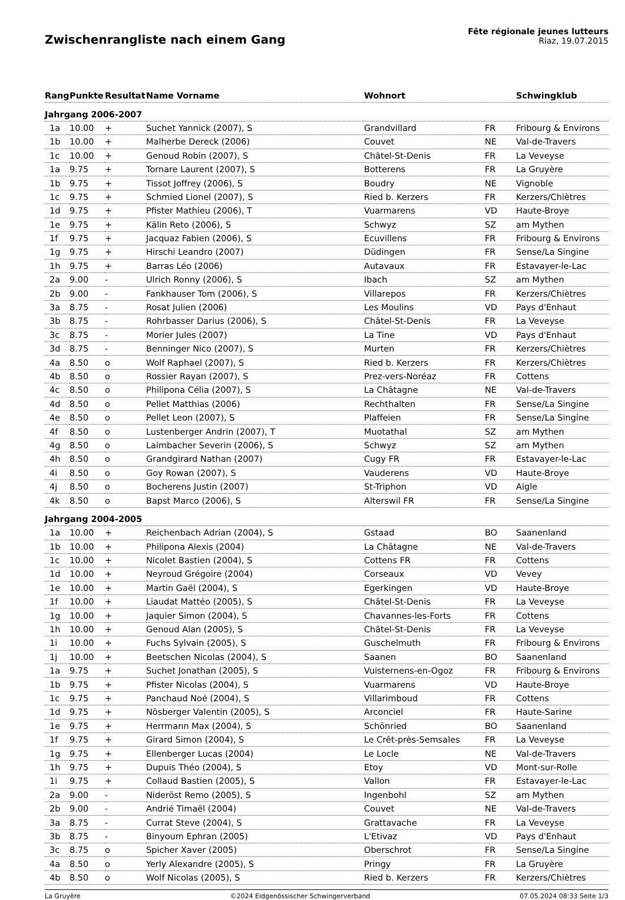Zwischenrangliste nach einem Gang
Fête régionale jeunes lutteurs
Riaz, 19.07.2015
| Rang | Punkte | Resultat | Name Vorname | Wohnort | | Schwingklub |
| --- | --- | --- | --- | --- | --- | --- |
| Jahrgang 2006-2007 | | | | | | |
| 1a | 10.00 | + | Suchet Yannick (2007), S | Grandvillard | FR | Fribourg & Environs |
| 1b | 10.00 | + | Malherbe Dereck (2006) | Couvet | NE | Val-de-Travers |
| 1c | 10.00 | + | Genoud Robin (2007), S | Châtel-St-Denis | FR | La Veveyse |
| 1a | 9.75 | + | Tornare Laurent (2007), S | Botterens | FR | La Gruyère |
| 1b | 9.75 | + | Tissot Joffrey (2006), S | Boudry | NE | Vignoble |
| 1c | 9.75 | + | Schmied Lionel (2007), S | Ried b. Kerzers | FR | Kerzers/Chiètres |
| 1d | 9.75 | + | Pfister Mathieu (2006), T | Vuarmarens | VD | Haute-Broye |
| 1e | 9.75 | + | Kälin Reto (2006), S | Schwyz | SZ | am Mythen |
| 1f | 9.75 | + | Jacquaz Fabien (2006), S | Ecuvillens | FR | Fribourg & Environs |
| 1g | 9.75 | + | Hirschi Leandro (2007) | Düdingen | FR | Sense/La Singine |
| 1h | 9.75 | + | Barras Léo (2006) | Autavaux | FR | Estavayer-le-Lac |
| 2a | 9.00 | - | Ulrich Ronny (2006), S | Ibach | SZ | am Mythen |
| 2b | 9.00 | - | Fankhauser Tom (2006), S | Villarepos | FR | Kerzers/Chiètres |
| 3a | 8.75 | - | Rosat Julien (2006) | Les Moulins | VD | Pays d'Enhaut |
| 3b | 8.75 | - | Rohrbasser Darius (2006), S | Châtel-St-Denis | FR | La Veveyse |
| 3c | 8.75 | - | Morier Jules (2007) | La Tine | VD | Pays d'Enhaut |
| 3d | 8.75 | - | Benninger Nico (2007), S | Murten | FR | Kerzers/Chiètres |
| 4a | 8.50 | o | Wolf Raphael (2007), S | Ried b. Kerzers | FR | Kerzers/Chiètres |
| 4b | 8.50 | o | Rossier Rayan (2007), S | Prez-vers-Noréaz | FR | Cottens |
| 4c | 8.50 | o | Philipona Célia (2007), S | La Châtagne | NE | Val-de-Travers |
| 4d | 8.50 | o | Pellet Matthias (2006) | Rechthalten | FR | Sense/La Singine |
| 4e | 8.50 | o | Pellet Leon (2007), S | Plaffeien | FR | Sense/La Singine |
| 4f | 8.50 | o | Lustenberger Andrin (2007), T | Muotathal | SZ | am Mythen |
| 4g | 8.50 | o | Laimbacher Severin (2006), S | Schwyz | SZ | am Mythen |
| 4h | 8.50 | o | Grandgirard Nathan (2007) | Cugy FR | FR | Estavayer-le-Lac |
| 4i | 8.50 | o | Goy Rowan (2007), S | Vauderens | VD | Haute-Broye |
| 4j | 8.50 | o | Bocherens Justin (2007) | St-Triphon | VD | Aigle |
| 4k | 8.50 | o | Bapst Marco (2006), S | Alterswil FR | FR | Sense/La Singine |
| Jahrgang 2004-2005 | | | | | | |
| 1a | 10.00 | + | Reichenbach Adrian (2004), S | Gstaad | BO | Saanenland |
| 1b | 10.00 | + | Philipona Alexis (2004) | La Châtagne | NE | Val-de-Travers |
| 1c | 10.00 | + | Nicolet Bastien (2004), S | Cottens FR | FR | Cottens |
| 1d | 10.00 | + | Neyroud Grégoire (2004) | Corseaux | VD | Vevey |
| 1e | 10.00 | + | Martin Gaël (2004), S | Egerkingen | VD | Haute-Broye |
| 1f | 10.00 | + | Liaudat Mattéo (2005), S | Châtel-St-Denis | FR | La Veveyse |
| 1g | 10.00 | + | Jaquier Simon (2004), S | Chavannes-les-Forts | FR | Cottens |
| 1h | 10.00 | + | Genoud Alan (2005), S | Châtel-St-Denis | FR | La Veveyse |
| 1i | 10.00 | + | Fuchs Sylvain (2005), S | Guschelmuth | FR | Fribourg & Environs |
| 1j | 10.00 | + | Beetschen Nicolas (2004), S | Saanen | BO | Saanenland |
| 1a | 9.75 | + | Suchet Jonathan (2005), S | Vuisternens-en-Ogoz | FR | Fribourg & Environs |
| 1b | 9.75 | + | Pfister Nicolas (2004), S | Vuarmarens | VD | Haute-Broye |
| 1c | 9.75 | + | Panchaud Noé (2004), S | Villarimboud | FR | Cottens |
| 1d | 9.75 | + | Nösberger Valentin (2005), S | Arconciel | FR | Haute-Sarine |
| 1e | 9.75 | + | Herrmann Max (2004), S | Schönried | BO | Saanenland |
| 1f | 9.75 | + | Girard Simon (2004), S | Le Crêt-près-Semsales | FR | La Veveyse |
| 1g | 9.75 | + | Ellenberger Lucas (2004) | Le Locle | NE | Val-de-Travers |
| 1h | 9.75 | + | Dupuis Théo (2004), S | Etoy | VD | Mont-sur-Rolle |
| 1i | 9.75 | + | Collaud Bastien (2005), S | Vallon | FR | Estavayer-le-Lac |
| 2a | 9.00 | - | Nideröst Remo (2005), S | Ingenbohl | SZ | am Mythen |
| 2b | 9.00 | - | Andrié Timaël (2004) | Couvet | NE | Val-de-Travers |
| 3a | 8.75 | - | Currat Steve (2004), S | Grattavache | FR | La Veveyse |
| 3b | 8.75 | - | Binyoum Ephran (2005) | L'Etivaz | VD | Pays d'Enhaut |
| 3c | 8.75 | o | Spicher Xaver (2005) | Oberschrot | FR | Sense/La Singine |
| 4a | 8.50 | o | Yerly Alexandre (2005), S | Pringy | FR | La Gruyère |
| 4b | 8.50 | o | Wolf Nicolas (2005), S | Ried b. Kerzers | FR | Kerzers/Chiètres |
La Gruyère ©2024 Eidgenössischer Schwingerverband 07.05.2024 08:33 Seite 1/3